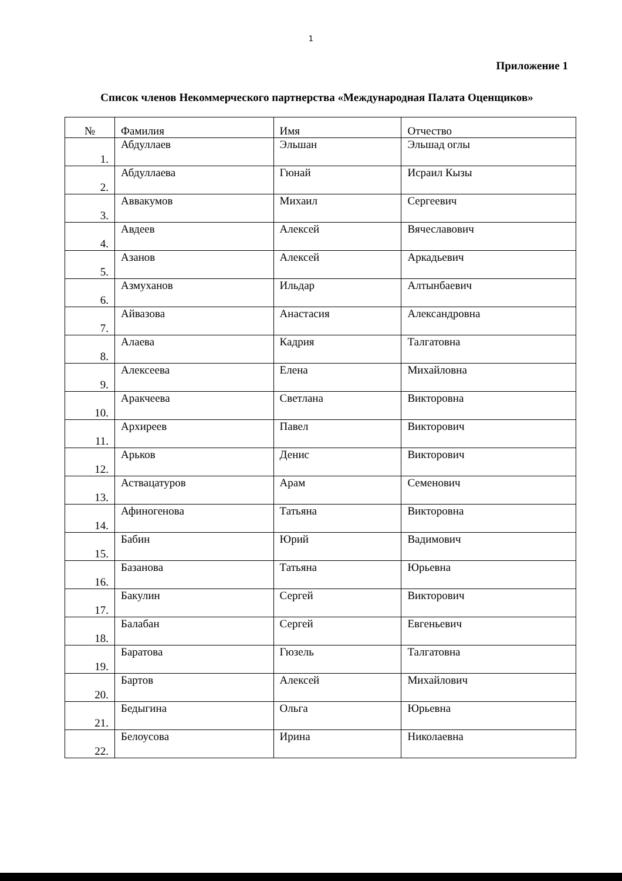1
Приложение 1
Список членов Некоммерческого партнерства «Международная Палата Оценщиков»
| № | Фамилия | Имя | Отчество |
| --- | --- | --- | --- |
| 1. | Абдуллаев | Эльшан | Эльшад оглы |
| 2. | Абдуллаева | Гюнай | Исраил Кызы |
| 3. | Аввакумов | Михаил | Сергеевич |
| 4. | Авдеев | Алексей | Вячеславович |
| 5. | Азанов | Алексей | Аркадьевич |
| 6. | Азмуханов | Ильдар | Алтынбаевич |
| 7. | Айвазова | Анастасия | Александровна |
| 8. | Алаева | Кадрия | Талгатовна |
| 9. | Алексеева | Елена | Михайловна |
| 10. | Аракчеева | Светлана | Викторовна |
| 11. | Архиреев | Павел | Викторович |
| 12. | Арьков | Денис | Викторович |
| 13. | Аствацатуров | Арам | Семенович |
| 14. | Афиногенова | Татьяна | Викторовна |
| 15. | Бабин | Юрий | Вадимович |
| 16. | Базанова | Татьяна | Юрьевна |
| 17. | Бакулин | Сергей | Викторович |
| 18. | Балабан | Сергей | Евгеньевич |
| 19. | Баратова | Гюзель | Талгатовна |
| 20. | Бартов | Алексей | Михайлович |
| 21. | Бедыгина | Ольга | Юрьевна |
| 22. | Белоусова | Ирина | Николаевна |